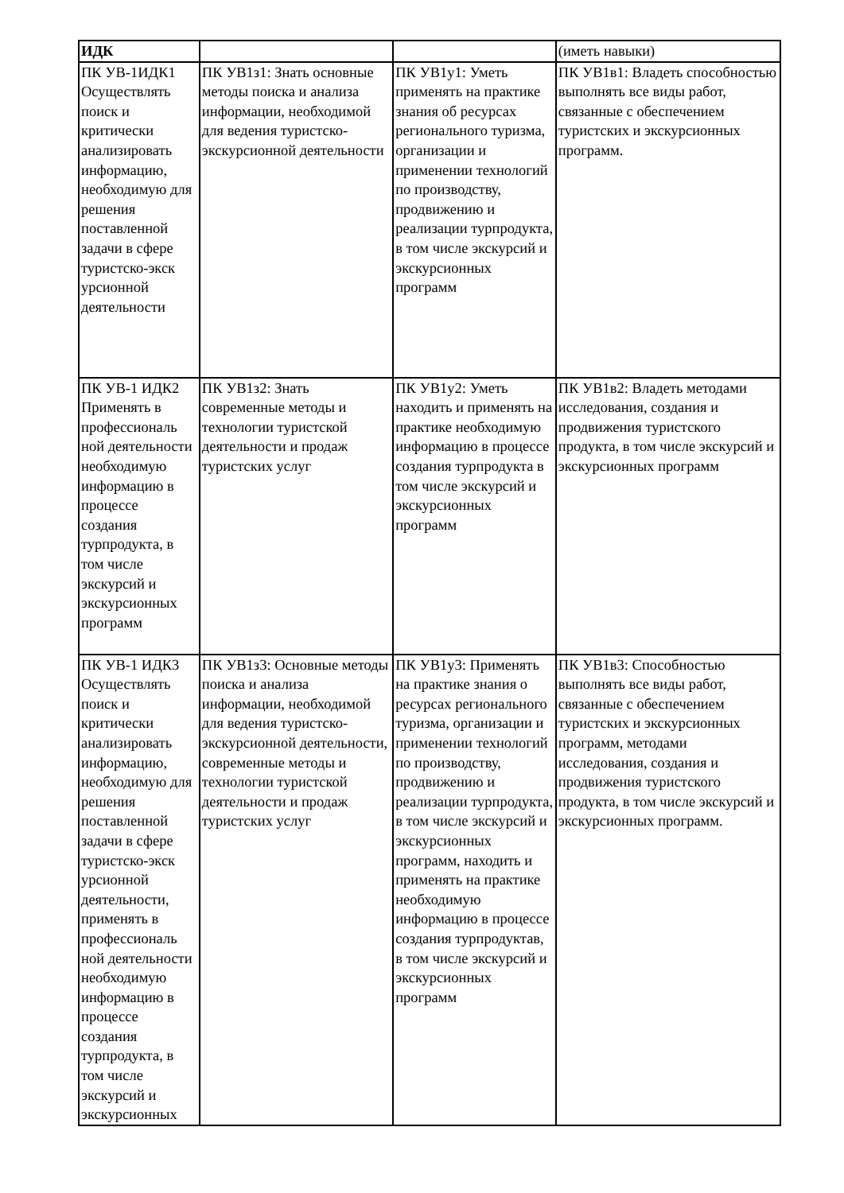| ИДК | | | (иметь навыки) |
| ПК УВ-1ИДК1 Осуществлять поиск и критически анализировать информацию, необходимую для решения поставленной задачи в сфере туристско-экск урсионной деятельности | ПК УВ1з1: Знать основные методы поиска и анализа информации, необходимой для ведения туристско-экскурсионной деятельности | ПК УВ1у1: Уметь применять на практике знания об ресурсах регионального туризма, организации и применении технологий по производству, продвижению и реализации турпродукта, в том числе экскурсий и экскурсионных программ | ПК УВ1в1: Владеть способностью выполнять все виды работ, связанные с обеспечением туристских и экскурсионных программ. |
| ПК УВ-1 ИДК2 Применять в профессиональ ной деятельности необходимую информацию в процессе создания турпродукта, в том числе экскурсий и экскурсионных программ | ПК УВ1з2: Знать современные методы и технологии туристской деятельности и продаж туристских услуг | ПК УВ1у2: Уметь находить и применять на практике необходимую информацию в процессе создания турпродукта в том числе экскурсий и экскурсионных программ | ПК УВ1в2: Владеть методами исследования, создания и продвижения туристского продукта, в том числе экскурсий и экскурсионных программ |
| ПК УВ-1 ИДК3 Осуществлять поиск и критически анализировать информацию, необходимую для решения поставленной задачи в сфере туристско-экск урсионной деятельности, применять в профессиональ ной деятельности необходимую информацию в процессе создания турпродукта, в том числе экскурсий и экскурсионных | ПК УВ1з3: Основные методы поиска и анализа информации, необходимой для ведения туристско-экскурсионной деятельности, современные методы и технологии туристской деятельности и продаж туристских услуг | ПК УВ1у3: Применять на практике знания о ресурсах регионального туризма, организации и применении технологий по производству, продвижению и реализации турпродукта, в том числе экскурсий и экскурсионных программ, находить и применять на практике необходимую информацию в процессе создания турпродуктав, в том числе экскурсий и экскурсионных программ | ПК УВ1в3: Способностью выполнять все виды работ, связанные с обеспечением туристских и экскурсионных программ, методами исследования, создания и продвижения туристского продукта, в том числе экскурсий и экскурсионных программ. |